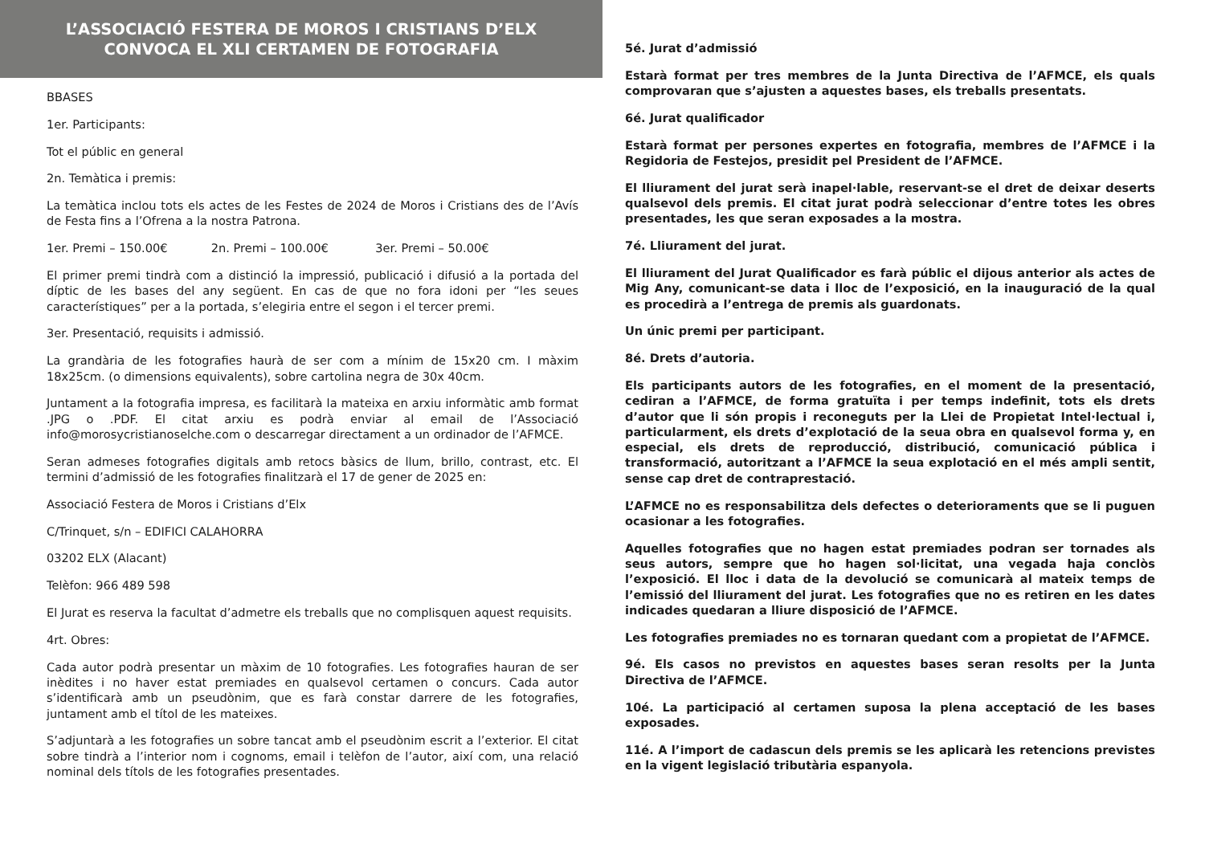L’ASSOCIACIÓ FESTERA DE MOROS I CRISTIANS D’ELX
CONVOCA EL XLI CERTAMEN DE FOTOGRAFIA
BBASES
1er. Participants:
Tot el públic en general
2n. Temàtica i premis:
La temàtica inclou tots els actes de les Festes de 2024 de Moros i Cristians des de l’Avís de Festa fins a l’Ofrena a la nostra Patrona.
1er. Premi – 150.00€ 2n. Premi – 100.00€ 3er. Premi – 50.00€
El primer premi tindrà com a distinció la impressió, publicació i difusió a la portada del díptic de les bases del any següent. En cas de que no fora idoni per “les seues característiques” per a la portada, s’elegiria entre el segon i el tercer premi.
3er. Presentació, requisits i admissió.
La grandària de les fotografies haurà de ser com a mínim de 15x20 cm. I màxim 18x25cm. (o dimensions equivalents), sobre cartolina negra de 30x 40cm.
Juntament a la fotografia impresa, es facilitarà la mateixa en arxiu informàtic amb format .JPG o .PDF. El citat arxiu es podrà enviar al email de l’Associació info@morosycristianoselche.com o descarregar directament a un ordinador de l’AFMCE.
Seran admeses fotografies digitals amb retocs bàsics de llum, brillo, contrast, etc. El termini d’admissió de les fotografies finalitzarà el 17 de gener de 2025 en:
Associació Festera de Moros i Cristians d’Elx
C/Trinquet, s/n – EDIFICI CALAHORRA
03202 ELX (Alacant)
Telèfon: 966 489 598
El Jurat es reserva la facultat d’admetre els treballs que no complisquen aquest requisits.
4rt. Obres:
Cada autor podrà presentar un màxim de 10 fotografies. Les fotografies hauran de ser inèdites i no haver estat premiades en qualsevol certamen o concurs. Cada autor s’identificarà amb un pseudònim, que es farà constar darrere de les fotografies, juntament amb el títol de les mateixes.
S’adjuntarà a les fotografies un sobre tancat amb el pseudònim escrit a l’exterior. El citat sobre tindrà a l’interior nom i cognoms, email i telèfon de l’autor, així com, una relació nominal dels títols de les fotografies presentades.
5é. Jurat d’admissió
Estarà format per tres membres de la Junta Directiva de l’AFMCE, els quals comprovaran que s’ajusten a aquestes bases, els treballs presentats.
6é. Jurat qualificador
Estarà format per persones expertes en fotografia, membres de l’AFMCE i la Regidoria de Festejos, presidit pel President de l’AFMCE.
El lliurament del jurat serà inapel·lable, reservant-se el dret de deixar deserts qualsevol dels premis. El citat jurat podrà seleccionar d’entre totes les obres presentades, les que seran exposades a la mostra.
7é. Lliurament del jurat.
El lliurament del Jurat Qualificador es farà públic el dijous anterior als actes de Mig Any, comunicant-se data i lloc de l’exposició, en la inauguració de la qual es procedirà a l’entrega de premis als guardonats.
Un únic premi per participant.
8é. Drets d’autoria.
Els participants autors de les fotografies, en el moment de la presentació, cediran a l’AFMCE, de forma gratuïta i per temps indefinit, tots els drets d’autor que li són propis i reconeguts per la Llei de Propietat Intel·lectual i, particularment, els drets d’explotació de la seua obra en qualsevol forma y, en especial, els drets de reproducció, distribució, comunicació pública i transformació, autoritzant a l’AFMCE la seua explotació en el més ampli sentit, sense cap dret de contraprestació.
L’AFMCE no es responsabilitza dels defectes o deterioraments que se li puguen ocasionar a les fotografies.
Aquelles fotografies que no hagen estat premiades podran ser tornades als seus autors, sempre que ho hagen sol·licitat, una vegada haja conclòs l’exposició. El lloc i data de la devolució se comunicarà al mateix temps de l’emissió del lliurament del jurat. Les fotografies que no es retiren en les dates indicades quedaran a lliure disposició de l’AFMCE.
Les fotografies premiades no es tornaran quedant com a propietat de l’AFMCE.
9é. Els casos no previstos en aquestes bases seran resolts per la Junta Directiva de l’AFMCE.
10é. La participació al certamen suposa la plena acceptació de les bases exposades.
11é. A l’import de cadascun dels premis se les aplicarà les retencions previstes en la vigent legislació tributària espanyola.